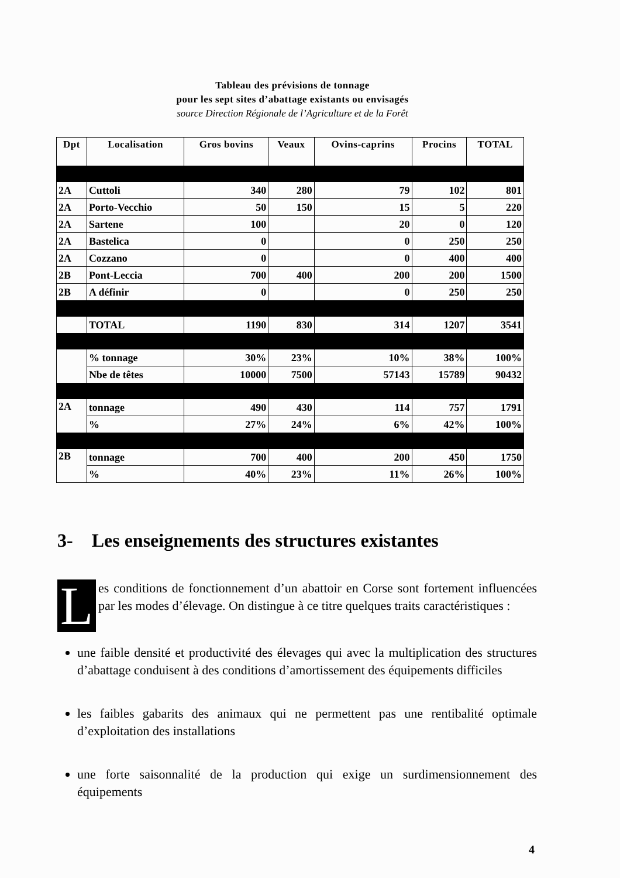Tableau des prévisions de tonnage
pour les sept sites d’abattage existants ou envisagés
source Direction Régionale de l’Agriculture et de la Forêt
| Dpt | Localisation | Gros bovins | Veaux | Ovins-caprins | Procins | TOTAL |
| --- | --- | --- | --- | --- | --- | --- |
| 2A | Cuttoli | 340 | 280 | 79 | 102 | 801 |
| 2A | Porto-Vecchio | 50 | 150 | 15 | 5 | 220 |
| 2A | Sartene | 100 | | 20 | 0 | 120 |
| 2A | Bastelica | 0 | | 0 | 250 | 250 |
| 2A | Cozzano | 0 | | 0 | 400 | 400 |
| 2B | Pont-Leccia | 700 | 400 | 200 | 200 | 1500 |
| 2B | A définir | 0 | | 0 | 250 | 250 |
| | TOTAL | 1190 | 830 | 314 | 1207 | 3541 |
| | % tonnage | 30% | 23% | 10% | 38% | 100% |
| | Nbe de têtes | 10000 | 7500 | 57143 | 15789 | 90432 |
| 2A | tonnage | 490 | 430 | 114 | 757 | 1791 |
| | % | 27% | 24% | 6% | 42% | 100% |
| 2B | tonnage | 700 | 400 | 200 | 450 | 1750 |
| | % | 40% | 23% | 11% | 26% | 100% |
3- Les enseignements des structures existantes
Les conditions de fonctionnement d’un abattoir en Corse sont fortement influencées par les modes d’élevage. On distingue à ce titre quelques traits caractéristiques :
une faible densité et productivité des élevages qui avec la multiplication des structures d’abattage conduisent à des conditions d’amortissement des équipements difficiles
les faibles gabarits des animaux qui ne permettent pas une rentibalité optimale d’exploitation des installations
une forte saisonnalité de la production qui exige un surdimensionnement des équipements
4